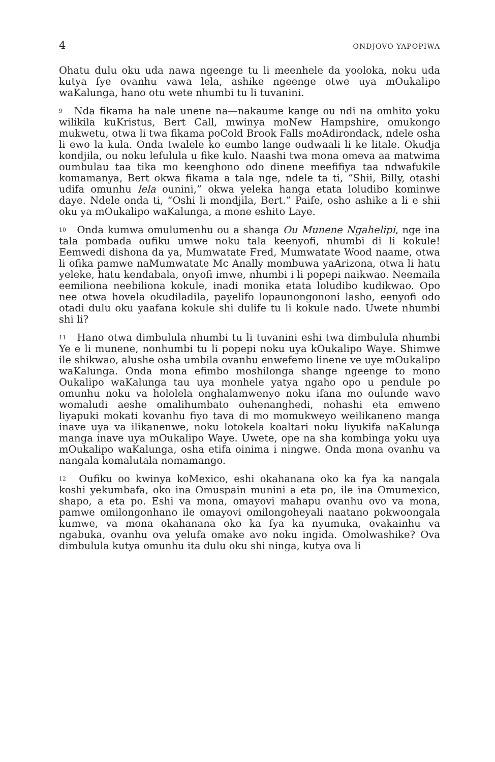4 ONDJOVO YAPOPIWA
Ohatu dulu oku uda nawa ngeenge tu li meenhele da yooloka, noku uda kutya fye ovanhu vawa lela, ashike ngeenge otwe uya mOukalipo waKalunga, hano otu wete nhumbi tu li tuvanini.
<sup>9</sup> Nda fikama ha nale unene na—nakaume kange ou ndi na omhito yoku wilikila kuKristus, Bert Call, mwinya moNew Hampshire, omukongo mukwetu, otwa li twa fikama poCold Brook Falls moAdirondack, ndele osha li ewo la kula. Onda twalele ko eumbo lange oudwaali li ke litale. Okudja kondjila, ou noku lefulula u fike kulo. Naashi twa mona omeva aa matwima oumbulau taa tika mo keenghono odo dinene meefifiya taa ndwafukile komamanya, Bert okwa fikama a tala nge, ndele ta ti, “Shii, Billy, otashi udifa omunhu lela ounini,” okwa yeleka hanga etata loludibo kominwe daye. Ndele onda ti, “Oshi li mondjila, Bert.” Paife, osho ashike a li e shii oku ya mOukalipo waKalunga, a mone eshito Laye.
<sup>10</sup> Onda kumwa omulumenhu ou a shanga Ou Munene Ngahelipi, nge ina tala pombada oufiku umwe noku tala keenyofi, nhumbi di li kokule! Eemwedi dishona da ya, Mumwatate Fred, Mumwatate Wood naame, otwa li ofika pamwe naMumwatate Mc Anally mombuwa yaArizona, otwa li hatu yeleke, hatu kendabala, onyofi imwe, nhumbi i li popepi naikwao. Neemaila eemiliona neebiliona kokule, inadi monika etata loludibo kudikwao. Opo nee otwa hovela okudiladila, payelifo lopaunongononi lasho, eenyofi odo otadi dulu oku yaafana kokule shi dulife tu li kokule nado. Uwete nhumbi shi li?
<sup>11</sup> Hano otwa dimbulula nhumbi tu li tuvanini eshi twa dimbulula nhumbi Ye e li munene, nonhumbi tu li popepi noku uya kOukalipo Waye. Shimwe ile shikwao, alushe osha umbila ovanhu enwefemo linene ve uye mOukalipo waKalunga. Onda mona efimbo moshilonga shange ngeenge to mono Oukalipo waKalunga tau uya monhele yatya ngaho opo u pendule po omunhu noku va hololela onghalamwenyo noku ifana mo oulunde wavo womaludi aeshe omalihumbato ouhenanghedi, nohashi eta emweno liyapuki mokati kovanhu fiyo tava di mo momukweyo weilikaneno manga inave uya va ilikanenwe, noku lotokela koaltari noku liyukifa naKalunga manga inave uya mOukalipo Waye. Uwete, ope na sha kombinga yoku uya mOukalipo waKalunga, osha etifa oinima i ningwe. Onda mona ovanhu va nangala komalutala nomamango.
<sup>12</sup> Oufiku oo kwinya koMexico, eshi okahanana oko ka fya ka nangala koshi yekumbafa, oko ina Omuspain munini a eta po, ile ina Omumexico, shapo, a eta po. Eshi va mona, omayovi mahapu ovanhu ovo va mona, pamwe omilongonhano ile omayovi omilongoheyali naatano pokwoongala kumwe, va mona okahanana oko ka fya ka nyumuka, ovakainhu va ngabuka, ovanhu ova yelufa omake avo noku ingida. Omolwashike? Ova dimbulula kutya omunhu ita dulu oku shi ninga, kutya ova li